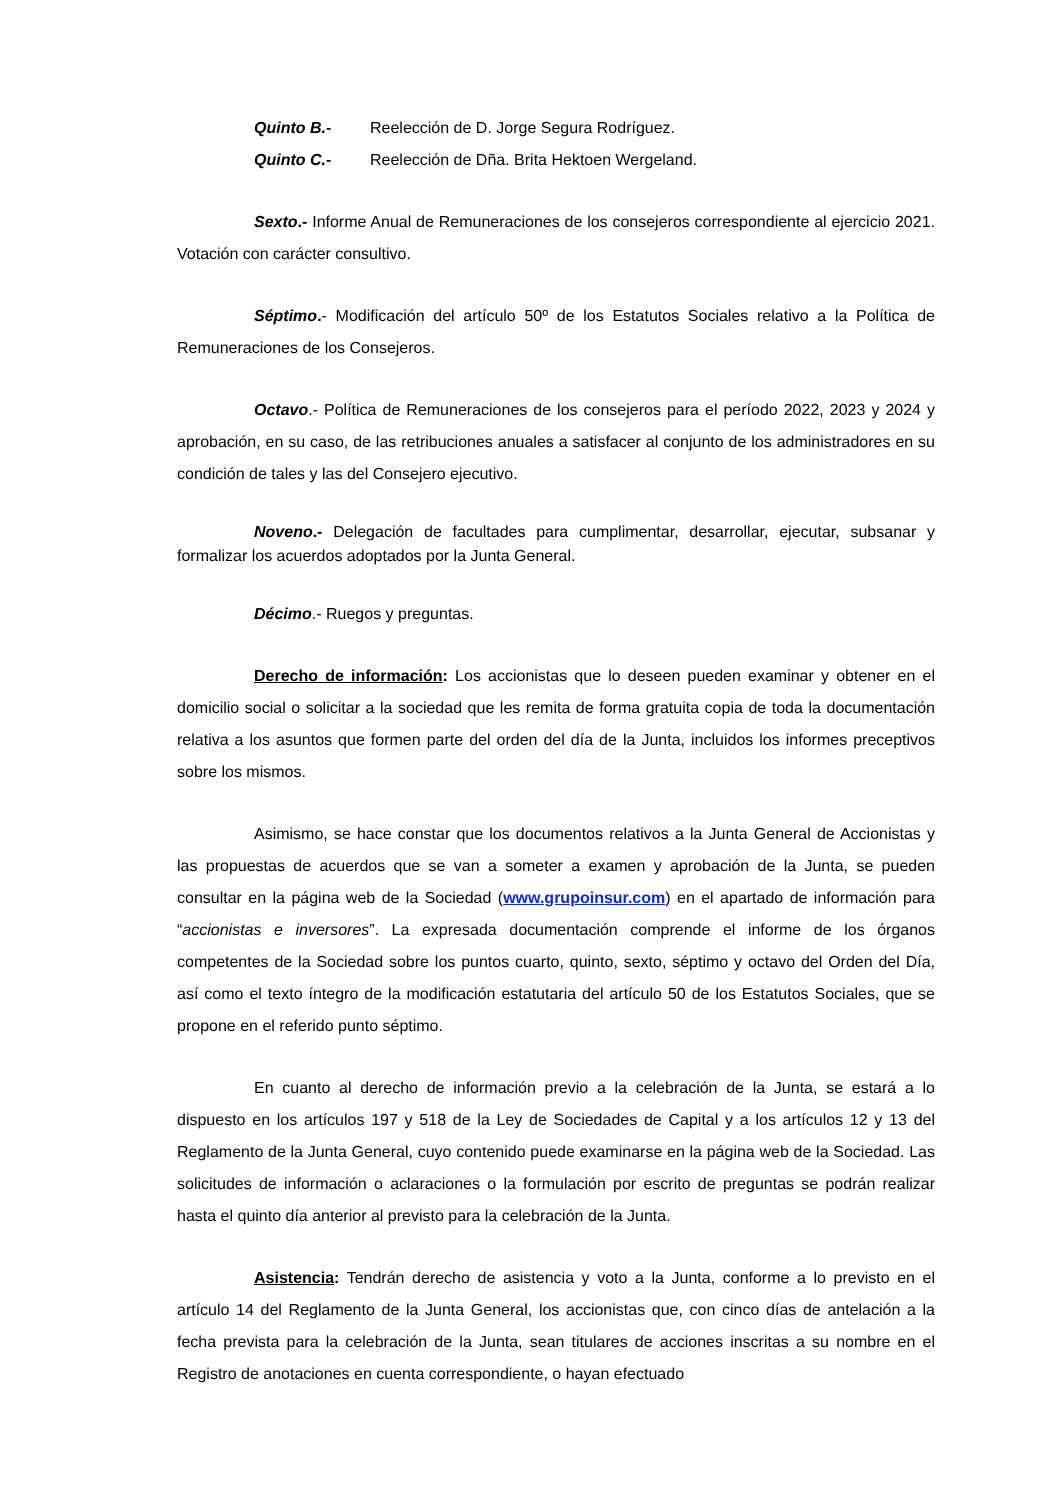Quinto B.- Reelección de D. Jorge Segura Rodríguez.
Quinto C.- Reelección de Dña. Brita Hektoen Wergeland.
Sexto.- Informe Anual de Remuneraciones de los consejeros correspondiente al ejercicio 2021. Votación con carácter consultivo.
Séptimo.- Modificación del artículo 50º de los Estatutos Sociales relativo a la Política de Remuneraciones de los Consejeros.
Octavo.- Política de Remuneraciones de los consejeros para el período 2022, 2023 y 2024 y aprobación, en su caso, de las retribuciones anuales a satisfacer al conjunto de los administradores en su condición de tales y las del Consejero ejecutivo.
Noveno.- Delegación de facultades para cumplimentar, desarrollar, ejecutar, subsanar y formalizar los acuerdos adoptados por la Junta General.
Décimo.- Ruegos y preguntas.
Derecho de información: Los accionistas que lo deseen pueden examinar y obtener en el domicilio social o solicitar a la sociedad que les remita de forma gratuita copia de toda la documentación relativa a los asuntos que formen parte del orden del día de la Junta, incluidos los informes preceptivos sobre los mismos.
Asimismo, se hace constar que los documentos relativos a la Junta General de Accionistas y las propuestas de acuerdos que se van a someter a examen y aprobación de la Junta, se pueden consultar en la página web de la Sociedad (www.grupoinsur.com) en el apartado de información para “accionistas e inversores”. La expresada documentación comprende el informe de los órganos competentes de la Sociedad sobre los puntos cuarto, quinto, sexto, séptimo y octavo del Orden del Día, así como el texto íntegro de la modificación estatutaria del artículo 50 de los Estatutos Sociales, que se propone en el referido punto séptimo.
En cuanto al derecho de información previo a la celebración de la Junta, se estará a lo dispuesto en los artículos 197 y 518 de la Ley de Sociedades de Capital y a los artículos 12 y 13 del Reglamento de la Junta General, cuyo contenido puede examinarse en la página web de la Sociedad. Las solicitudes de información o aclaraciones o la formulación por escrito de preguntas se podrán realizar hasta el quinto día anterior al previsto para la celebración de la Junta.
Asistencia: Tendrán derecho de asistencia y voto a la Junta, conforme a lo previsto en el artículo 14 del Reglamento de la Junta General, los accionistas que, con cinco días de antelación a la fecha prevista para la celebración de la Junta, sean titulares de acciones inscritas a su nombre en el Registro de anotaciones en cuenta correspondiente, o hayan efectuado